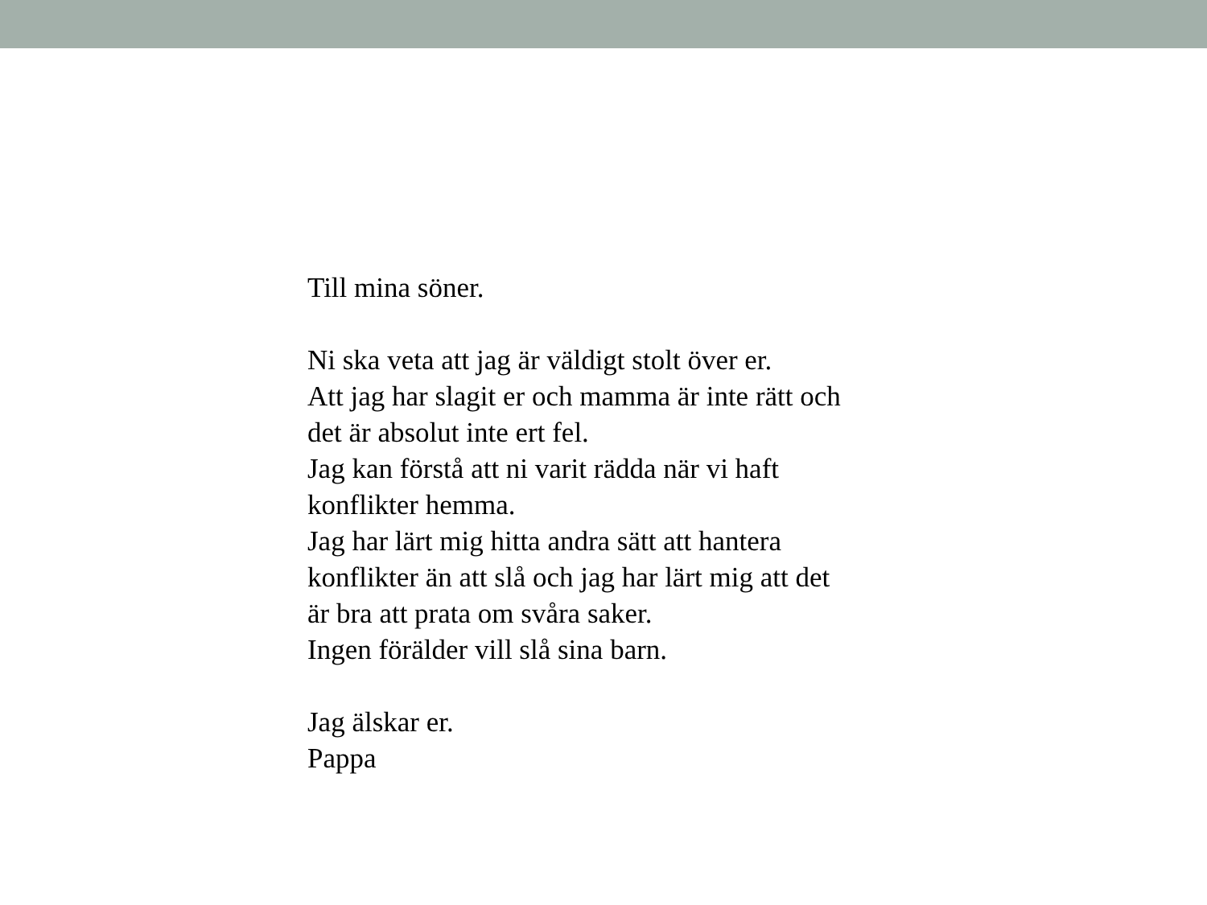Till mina söner.
Ni ska veta att jag är väldigt stolt över er.
Att jag har slagit er och mamma är inte rätt och
det är absolut inte ert fel.
Jag kan förstå att ni varit rädda när vi haft
konflikter hemma.
Jag har lärt mig hitta andra sätt att hantera
konflikter än att slå och jag har lärt mig att det
är bra att prata om svåra saker.
Ingen förälder vill slå sina barn.
Jag älskar er.
Pappa